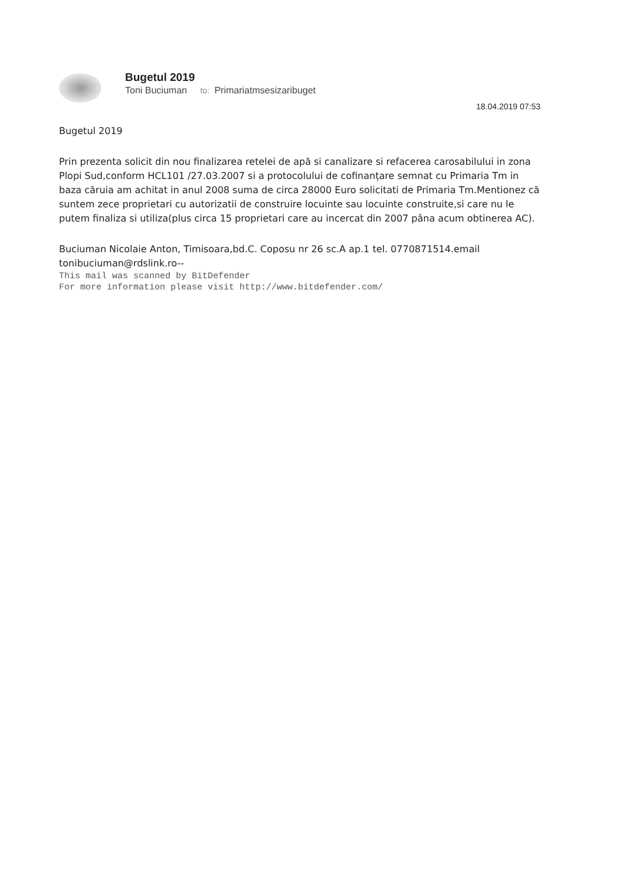Bugetul 2019
Toni Buciuman to: Primariatmsesizaribuget
18.04.2019 07:53
Bugetul 2019
Prin prezenta solicit din nou finalizarea retelei de apă si canalizare si refacerea carosabilului in zona Plopi Sud,conform HCL101 /27.03.2007 si a protocolului de cofinanțare semnat cu Primaria Tm in baza căruia am achitat in anul 2008 suma de circa 28000 Euro solicitati de Primaria Tm.Mentionez că suntem zece proprietari cu autorizatii de construire locuinte sau locuinte construite,si care nu le putem finaliza si utiliza(plus circa 15 proprietari care au incercat din 2007 pâna acum obtinerea AC).
Buciuman Nicolaie Anton, Timisoara,bd.C. Coposu nr 26 sc.A ap.1 tel. 0770871514.email tonibuciuman@rdslink.ro--
This mail was scanned by BitDefender
For more information please visit http://www.bitdefender.com/